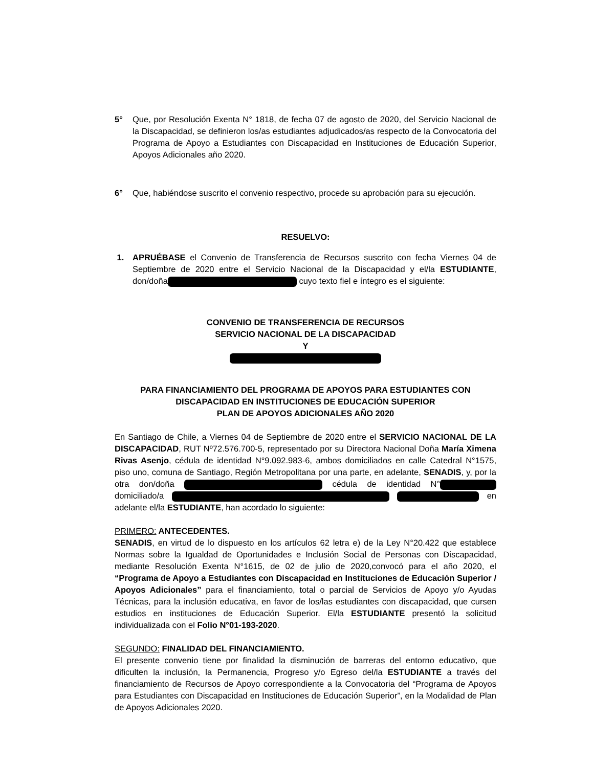5° Que, por Resolución Exenta N° 1818, de fecha 07 de agosto de 2020, del Servicio Nacional de la Discapacidad, se definieron los/as estudiantes adjudicados/as respecto de la Convocatoria del Programa de Apoyo a Estudiantes con Discapacidad en Instituciones de Educación Superior, Apoyos Adicionales año 2020.
6° Que, habiéndose suscrito el convenio respectivo, procede su aprobación para su ejecución.
RESUELVO:
1. APRUÉBASE el Convenio de Transferencia de Recursos suscrito con fecha Viernes 04 de Septiembre de 2020 entre el Servicio Nacional de la Discapacidad y el/la ESTUDIANTE, don/doña cuyo texto fiel e íntegro es el siguiente:
CONVENIO DE TRANSFERENCIA DE RECURSOS
SERVICIO NACIONAL DE LA DISCAPACIDAD
Y
PARA FINANCIAMIENTO DEL PROGRAMA DE APOYOS PARA ESTUDIANTES CON DISCAPACIDAD EN INSTITUCIONES DE EDUCACIÓN SUPERIOR
PLAN DE APOYOS ADICIONALES AÑO 2020
En Santiago de Chile, a Viernes 04 de Septiembre de 2020 entre el SERVICIO NACIONAL DE LA DISCAPACIDAD, RUT Nº72.576.700-5, representado por su Directora Nacional Doña María Ximena Rivas Asenjo, cédula de identidad N°9.092.983-6, ambos domiciliados en calle Catedral N°1575, piso uno, comuna de Santiago, Región Metropolitana por una parte, en adelante, SENADIS, y, por la otra don/doña cédula de identidad N° domiciliado/a en adelante el/la ESTUDIANTE, han acordado lo siguiente:
PRIMERO: ANTECEDENTES.
SENADIS, en virtud de lo dispuesto en los artículos 62 letra e) de la Ley N°20.422 que establece Normas sobre la Igualdad de Oportunidades e Inclusión Social de Personas con Discapacidad, mediante Resolución Exenta N°1615, de 02 de julio de 2020,convocó para el año 2020, el “Programa de Apoyo a Estudiantes con Discapacidad en Instituciones de Educación Superior / Apoyos Adicionales” para el financiamiento, total o parcial de Servicios de Apoyo y/o Ayudas Técnicas, para la inclusión educativa, en favor de los/las estudiantes con discapacidad, que cursen estudios en instituciones de Educación Superior. El/la ESTUDIANTE presentó la solicitud individualizada con el Folio N°01-193-2020.
SEGUNDO: FINALIDAD DEL FINANCIAMIENTO.
El presente convenio tiene por finalidad la disminución de barreras del entorno educativo, que dificulten la inclusión, la Permanencia, Progreso y/o Egreso del/la ESTUDIANTE a través del financiamiento de Recursos de Apoyo correspondiente a la Convocatoria del “Programa de Apoyos para Estudiantes con Discapacidad en Instituciones de Educación Superior”, en la Modalidad de Plan de Apoyos Adicionales 2020.